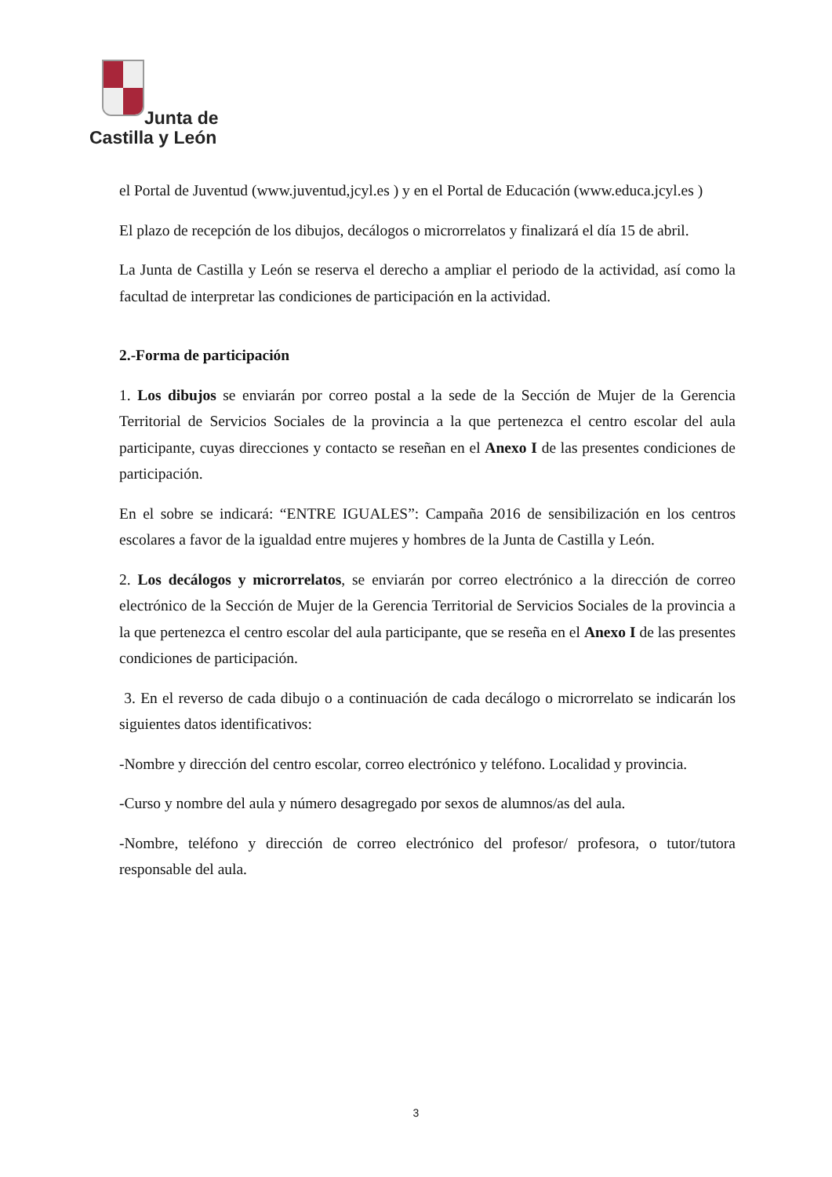Junta de
Castilla y León
el Portal de Juventud (www.juventud,jcyl.es ) y en el Portal de Educación (www.educa.jcyl.es )
El plazo de recepción de los dibujos, decálogos o microrrelatos y finalizará el día 15 de abril.
La Junta de Castilla y León se reserva el derecho a ampliar el periodo de la actividad, así como la facultad de interpretar las condiciones de participación en la actividad.
2.-Forma de participación
1. Los dibujos se enviarán por correo postal a la sede de la Sección de Mujer de la Gerencia Territorial de Servicios Sociales de la provincia a la que pertenezca el centro escolar del aula participante, cuyas direcciones y contacto se reseñan en el Anexo I de las presentes condiciones de participación.
En el sobre se indicará: “ENTRE IGUALES”: Campaña 2016 de sensibilización en los centros escolares a favor de la igualdad entre mujeres y hombres de la Junta de Castilla y León.
2. Los decálogos y microrrelatos, se enviarán por correo electrónico a la dirección de correo electrónico de la Sección de Mujer de la Gerencia Territorial de Servicios Sociales de la provincia a la que pertenezca el centro escolar del aula participante, que se reseña en el Anexo I de las presentes condiciones de participación.
3. En el reverso de cada dibujo o a continuación de cada decálogo o microrrelato se indicarán los siguientes datos identificativos:
-Nombre y dirección del centro escolar, correo electrónico y teléfono. Localidad y provincia.
-Curso y nombre del aula y número desagregado por sexos de alumnos/as del aula.
-Nombre, teléfono y dirección de correo electrónico del profesor/ profesora, o tutor/tutora responsable del aula.
3